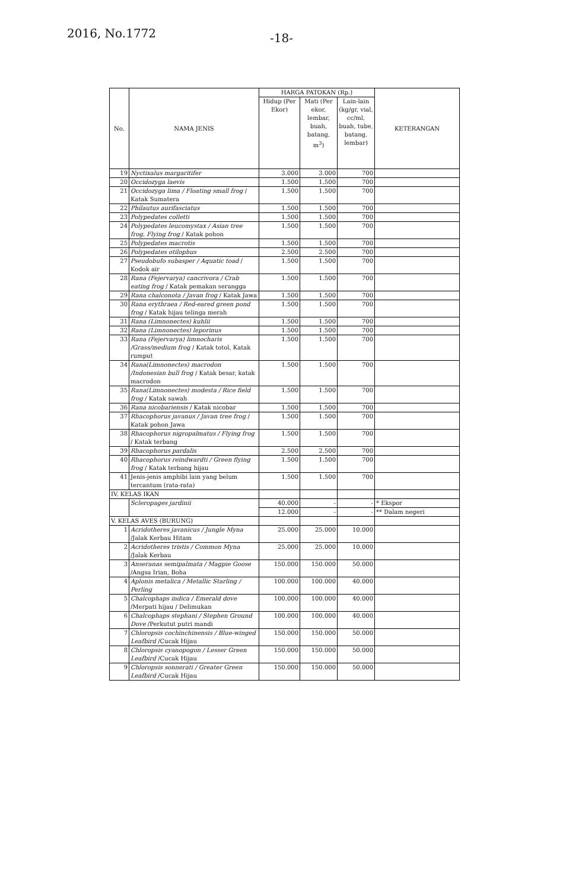2016, No.1772 -18-
| No. | NAMA JENIS | HARGA PATOKAN (Rp.) | | | KETERANGAN |
| --- | --- | --- | --- | --- | --- |
| | | Hidup (Per Ekor) | Mati (Per ekor, lembar, buah, batang, m<sup>3</sup>) | Lain-lain (kg/gr, vial, cc/ml, buah, tube, batang, lembar) | |
| 19 | Nyctixalus margaritifer | 3.000 | 3.000 | 700 | |
| 20 | Occidozyga laevis | 1.500 | 1.500 | 700 | |
| 21 | Occidozyga lima / Floating small frog / Katak Sumatera | 1.500 | 1.500 | 700 | |
| 22 | Philautus aurifasciatus | 1.500 | 1.500 | 700 | |
| 23 | Polypedates colletti | 1.500 | 1.500 | 700 | |
| 24 | Polypedates leucomystax / Asian tree frog, Flying frog / Katak pohon | 1.500 | 1.500 | 700 | |
| 25 | Polypedates macrotis | 1.500 | 1.500 | 700 | |
| 26 | Polypedates otilophus | 2.500 | 2.500 | 700 | |
| 27 | Pseudobufo subasper / Aquatic toad / Kodok air | 1.500 | 1.500 | 700 | |
| 28 | Rana (Fejervarya) cancrivora / Crab eating frog / Katak pemakan serangga | 1.500 | 1.500 | 700 | |
| 29 | Rana chalconota / Javan frog / Katak Jawa | 1.500 | 1.500 | 700 | |
| 30 | Rana erythraea / Red-eared green pond frog / Katak hijau telinga merah | 1.500 | 1.500 | 700 | |
| 31 | Rana (Limnonectes) kuhlii | 1.500 | 1.500 | 700 | |
| 32 | Rana (Limnonectes) leporinus | 1.500 | 1.500 | 700 | |
| 33 | Rana (Fejervarya) limnocharis /Grass/medium frog / Katak totol, Katak rumput | 1.500 | 1.500 | 700 | |
| 34 | Rana(Limnonectes) macrodon /Indonesian bull frog / Katak besar, katak macrodon | 1.500 | 1.500 | 700 | |
| 35 | Rana(Limnonectes) modesta / Rice field frog / Katak sawah | 1.500 | 1.500 | 700 | |
| 36 | Rana nicobariensis / Katak nicobar | 1.500 | 1.500 | 700 | |
| 37 | Rhacophorus javanus / Javan tree frog / Katak pohon Jawa | 1.500 | 1.500 | 700 | |
| 38 | Rhacophorus nigropalmatus / Flying frog / Katak terbang | 1.500 | 1.500 | 700 | |
| 39 | Rhacophorus pardalis | 2.500 | 2.500 | 700 | |
| 40 | Rhacophorus reindwardti / Green flying frog / Katak terbang hijau | 1.500 | 1.500 | 700 | |
| 41 | Jenis-jenis amphibi lain yang belum tercantum (rata-rata) | 1.500 | 1.500 | 700 | |
| IV. KELAS IKAN | | | | | |
| | Scleropages jardinii | 40.000 | - | - | * Ekspor |
| | | 12.000 | - | - | ** Dalam negeri |
| V. KELAS AVES (BURUNG) | | | | | |
| 1 | Acridotheres javanicus / Jungle Myna /Jalak Kerbau Hitam | 25.000 | 25.000 | 10.000 | |
| 2 | Acridotheres tristis / Common Myna /Jalak Kerbau | 25.000 | 25.000 | 10.000 | |
| 3 | Anseranas semipalmata / Magpie Goose /Angsa Irian, Boha | 150.000 | 150.000 | 50.000 | |
| 4 | Aplonis metalica / Metallic Starling / Perling | 100.000 | 100.000 | 40.000 | |
| 5 | Chalcophaps indica / Emerald dove /Merpati hijau / Delimukan | 100.000 | 100.000 | 40.000 | |
| 6 | Chalcophaps stephani / Stephen Ground Dove /Perkutut putri mandi | 100.000 | 100.000 | 40.000 | |
| 7 | Chloropsis cochinchinensis / Blue-winged Leafbird /Cucak Hijau | 150.000 | 150.000 | 50.000 | |
| 8 | Chloropsis cyanopogon / Lesser Green Leafbird /Cucak Hijau | 150.000 | 150.000 | 50.000 | |
| 9 | Chloropsis sonnerati / Greater Green Leafbird /Cucak Hijau | 150.000 | 150.000 | 50.000 | |